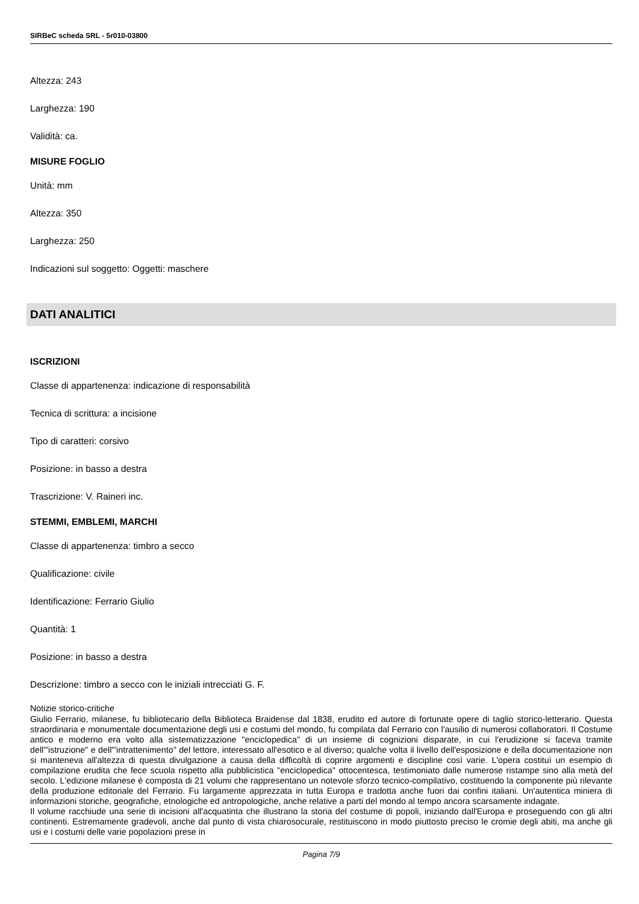SIRBeC scheda SRL - 5r010-03800
Altezza: 243
Larghezza: 190
Validità: ca.
MISURE FOGLIO
Unità: mm
Altezza: 350
Larghezza: 250
Indicazioni sul soggetto: Oggetti: maschere
DATI ANALITICI
ISCRIZIONI
Classe di appartenenza: indicazione di responsabilità
Tecnica di scrittura: a incisione
Tipo di caratteri: corsivo
Posizione: in basso a destra
Trascrizione: V. Raineri inc.
STEMMI, EMBLEMI, MARCHI
Classe di appartenenza: timbro a secco
Qualificazione: civile
Identificazione: Ferrario Giulio
Quantità: 1
Posizione: in basso a destra
Descrizione: timbro a secco con le iniziali intrecciati G. F.
Notizie storico-critiche
Giulio Ferrario, milanese, fu bibliotecario della Biblioteca Braidense dal 1838, erudito ed autore di fortunate opere di taglio storico-letterario. Questa straordinaria e monumentale documentazione degli usi e costumi del mondo, fu compilata dal Ferrario con l'ausilio di numerosi collaboratori. Il Costume antico e moderno era volto alla sistematizzazione "enciclopedica" di un insieme di cognizioni disparate, in cui l'erudizione si faceva tramite dell'"istruzione" e dell'"intrattenimento" del lettore, interessato all'esotico e al diverso; qualche volta il livello dell'esposizione e della documentazione non si manteneva all'altezza di questa divulgazione a causa della difficoltà di coprire argomenti e discipline così varie. L'opera costituì un esempio di compilazione erudita che fece scuola rispetto alla pubblicistica "enciclopedica" ottocentesca, testimoniato dalle numerose ristampe sino alla metà del secolo. L'edizione milanese è composta di 21 volumi che rappresentano un notevole sforzo tecnico-compilativo, costituendo la componente più rilevante della produzione editoriale del Ferrario. Fu largamente apprezzata in tutta Europa e tradotta anche fuori dai confini italiani. Un'autentica miniera di informazioni storiche, geografiche, etnologiche ed antropologiche, anche relative a parti del mondo al tempo ancora scarsamente indagate.
Il volume racchiude una serie di incisioni all'acquatinta che illustrano la storia del costume di popoli, iniziando dall'Europa e proseguendo con gli altri continenti. Estremamente gradevoli, anche dal punto di vista chiarosocurale, restituiscono in modo piuttosto preciso le cromie degli abiti, ma anche gli usi e i costumi delle varie popolazioni prese in
Pagina 7/9